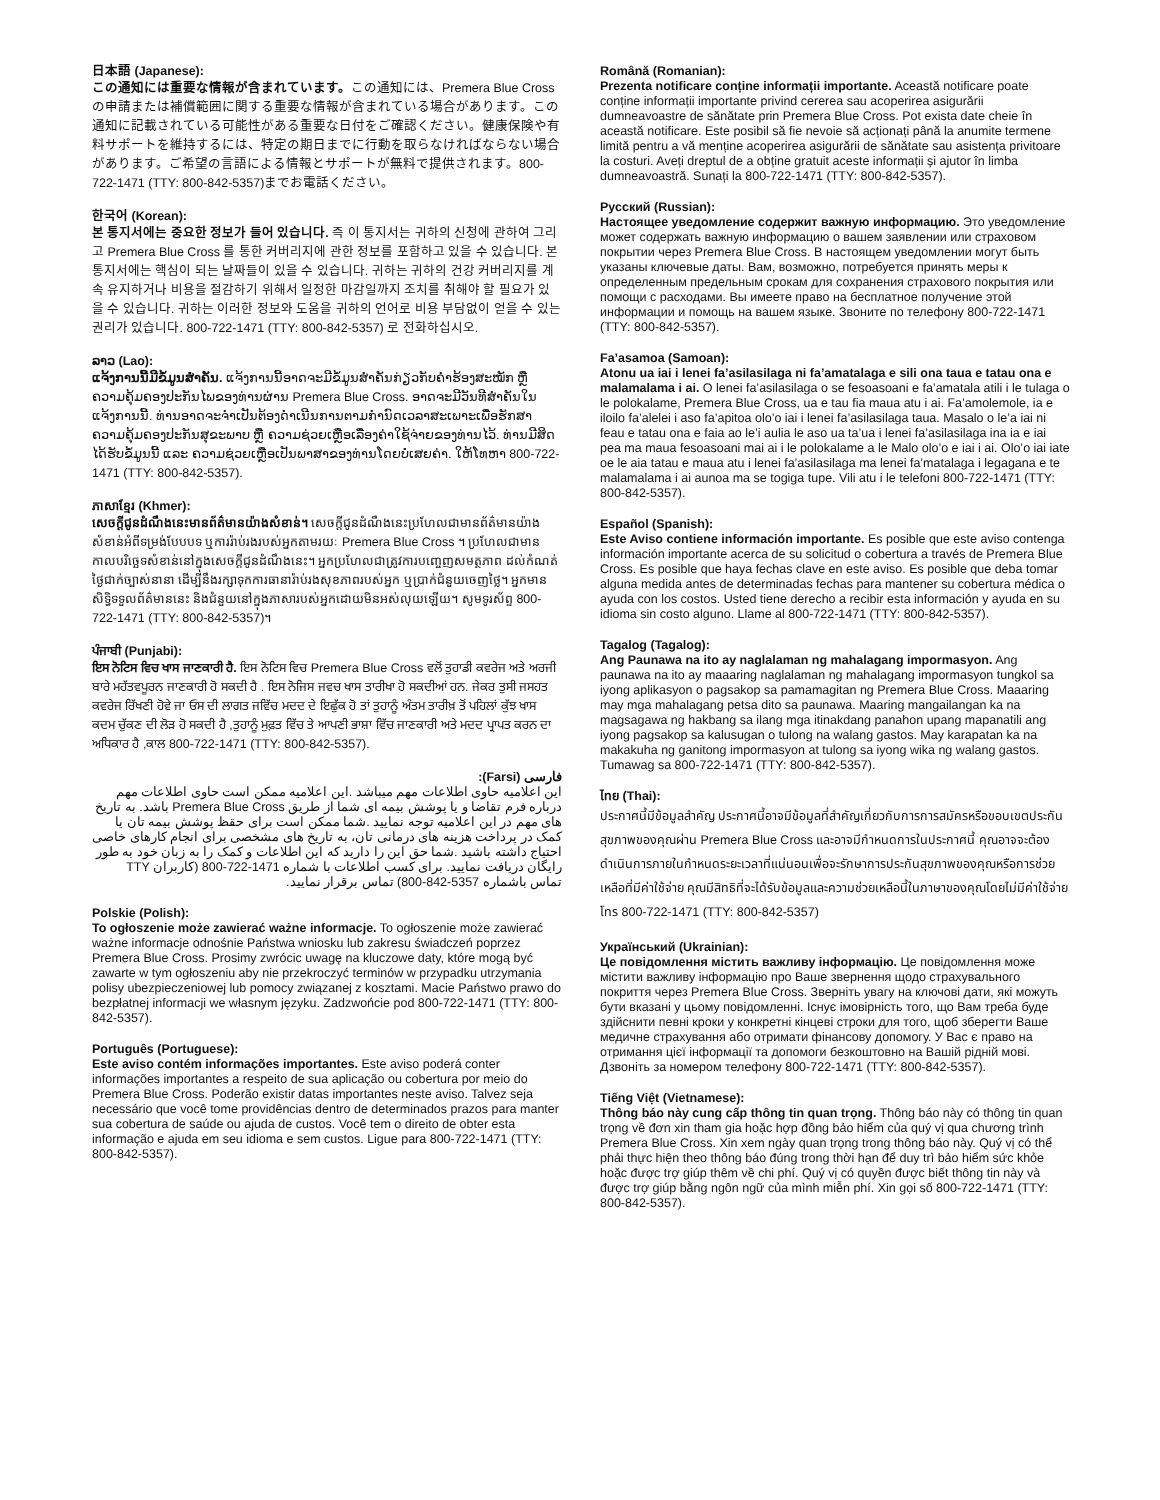日本語 (Japanese):
この通知には重要な情報が含まれています。この通知には、Premera Blue Cross の申請または補償範囲に関する重要な情報が含まれている場合があります。この通知に記載されている可能性がある重要な日付をご確認ください。健康保険や有料サポートを維持するには、特定の期日までに行動を取らなければならない場合があります。ご希望の言語による情報とサポートが無料で提供されます。800-722-1471 (TTY: 800-842-5357)までお電話ください。
한국어 (Korean):
본 통지서에는 중요한 정보가 들어 있습니다. 즉 이 통지서는 귀하의 신청에 관하여 그리고 Premera Blue Cross 를 통한 커버리지에 관한 정보를 포함하고 있을 수 있습니다. 본 통지서에는 핵심이 되는 날짜들이 있을 수 있습니다. 귀하는 귀하의 건강 커버리지를 계속 유지하거나 비용을 절감하기 위해서 일정한 마감일까지 조치를 취해야 할 필요가 있을 수 있습니다. 귀하는 이러한 정보와 도움을 귀하의 언어로 비용 부담없이 얻을 수 있는 권리가 있습니다. 800-722-1471 (TTY: 800-842-5357) 로 전화하십시오.
ລາວ (Lao):
ແຈ້ງການນີ້ມີຂໍ້ມູນສຳຄັນ. ແຈ້ງການນີ້ອາດຈະມີຂໍ້ມູນສຳຄັນກ່ຽວກັບຄຳຮ້ອງສະໝັກ ຫຼື ຄວາມຄຸ້ມຄອງປະກັນໄພຂອງທ່ານຜ່ານ Premera Blue Cross. ອາດຈະມີວັນທີສຳຄັນໃນແຈ້ງການນີ້. ທ່ານອາດຈະຈຳເປັນຕ້ອງດຳເນີນການຕາມກຳນົດເວລາສະເພາະເພື່ອຮັກສາຄວາມຄຸ້ມຄອງປະກັນສຸຂະພາບ ຫຼື ຄວາມຊ່ວຍເຫຼືອເລື່ອງຄ່າໃຊ້ຈ່າຍຂອງທ່ານໄວ້. ທ່ານມີສິດໄດ້ຮັບຂໍ້ມູນນີ້ ແລະ ຄວາມຊ່ວຍເຫຼືອເປັນພາສາຂອງທ່ານໂດຍບໍ່ເສຍຄ່າ. ໃຫ້ໂທຫາ 800-722-1471 (TTY: 800-842-5357).
ភាសាខ្មែរ (Khmer):
សេចក្ដីជូនដំណឹងនេះមានព័ត៌មានយ៉ាងសំខាន់។ សេចក្ដីជូនដំណឹងនេះប្រហែលជាមានព័ត៌មានយ៉ាងសំខាន់អំពីទម្រង់បែបបទ ឬការរ៉ាប់រងរបស់អ្នកតាមរយៈ Premera Blue Cross ។ ប្រហែលជាមាន កាលបរិច្ឆេទសំខាន់នៅក្នុងសេចក្ដីជូនដំណឹងនេះ។ អ្នកប្រហែលជាត្រូវការបញ្ចេញសមត្ថភាព ដល់កំណត់ថ្ងៃជាក់ច្បាស់នានា ដើម្បីនឹងរក្សាទុកការធានារ៉ាប់រងសុខភាពរបស់អ្នក ឬប្រាក់ជំនួយចេញថ្លៃ។ អ្នកមានសិទ្ធិទទួលព័ត៌មាននេះ និងជំនួយនៅក្នុងភាសារបស់អ្នកដោយមិនអស់លុយឡើយ។ សូមទូរស័ព្ទ 800-722-1471 (TTY: 800-842-5357)។
ਪੰਜਾਬੀ (Punjabi):
ਇਸ ਨੋਟਿਸ ਵਿਚ ਖਾਸ ਜਾਣਕਾਰੀ ਹੈ. ਇਸ ਨੋਟਿਸ ਵਿਚ Premera Blue Cross ਵਲੋਂ ਤੁਹਾਡੀ ਕਵਰੇਜ ਅਤੇ ਅਰਜੀ ਬਾਰੇ ਮਹੱਤਵਪੂਰਨ ਜਾਣਕਾਰੀ ਹੋ ਸਕਦੀ ਹੈ . ਇਸ ਨੋਜਿਸ ਜਵਚ ਖਾਸ ਤਾਰੀਖਾ ਹੋ ਸਕਦੀਆਂ ਹਨ. ਜੇਕਰ ਤੁਸੀ ਜਸਹਤ ਕਵਰੇਜ ਰਿੱਖਣੀ ਹੋਵੇ ਜਾ ਓਸ ਦੀ ਲਾਗਤ ਜਵਿੱਚ ਮਦਦ ਦੇ ਇਛੁੱਕ ਹੋ ਤਾਂ ਤੁਹਾਨੂੰ ਅੰਤਮ ਤਾਰੀਖ਼ ਤੋਂ ਪਹਿਲਾਂ ਕੁੱਝ ਖਾਸ ਕਦਮ ਚੁੱਕਣ ਦੀ ਲੋੜ ਹੋ ਸਕਦੀ ਹੈ ,ਤੁਹਾਨੂੰ ਮੁਫ਼ਤ ਵਿੱਚ ਤੇ ਆਪਣੀ ਭਾਸ਼ਾ ਵਿੱਚ ਜਾਣਕਾਰੀ ਅਤੇ ਮਦਦ ਪ੍ਰਾਪਤ ਕਰਨ ਦਾ ਅਧਿਕਾਰ ਹੈ ,ਕਾਲ 800-722-1471 (TTY: 800-842-5357).
فارسی (Farsi):
این اعلامیه حاوی اطلاعات مهم میباشد .این اعلامیه ممکن است حاوی اطلاعات مهم درباره فرم تقاضا و یا پوشش بیمه ای شما از طریق Premera Blue Cross باشد. به تاریخ های مهم در این اعلامیه توجه نمایید .شما ممکن است برای حقظ پوشش بیمه تان یا کمک در پرداخت هزینه های درمانی تان، به تاریخ های مشخصی برای انجام کارهای خاصی احتیاج داشته باشید .شما حق این را دارید که این اطلاعات و کمک را به زبان خود به طور رایگان دریافت نمایید. برای کسب اطلاعات با شماره 1471-722-800 (کاربران TTY تماس باشماره 5357-842-800) تماس برقرار نمایید.
Polskie (Polish):
To ogłoszenie może zawierać ważne informacje. To ogłoszenie może zawierać ważne informacje odnośnie Państwa wniosku lub zakresu świadczeń poprzez Premera Blue Cross. Prosimy zwrócic uwagę na kluczowe daty, które mogą być zawarte w tym ogłoszeniu aby nie przekroczyć terminów w przypadku utrzymania polisy ubezpieczeniowej lub pomocy związanej z kosztami. Macie Państwo prawo do bezpłatnej informacji we własnym języku. Zadzwońcie pod 800-722-1471 (TTY: 800-842-5357).
Português (Portuguese):
Este aviso contém informações importantes. Este aviso poderá conter informações importantes a respeito de sua aplicação ou cobertura por meio do Premera Blue Cross. Poderão existir datas importantes neste aviso. Talvez seja necessário que você tome providências dentro de determinados prazos para manter sua cobertura de saúde ou ajuda de custos. Você tem o direito de obter esta informação e ajuda em seu idioma e sem custos. Ligue para 800-722-1471 (TTY: 800-842-5357).
Română (Romanian):
Prezenta notificare conține informații importante. Această notificare poate conține informații importante privind cererea sau acoperirea asigurării dumneavoastre de sănătate prin Premera Blue Cross. Pot exista date cheie în această notificare. Este posibil să fie nevoie să acționați până la anumite termene limită pentru a vă menține acoperirea asigurării de sănătate sau asistența privitoare la costuri. Aveți dreptul de a obține gratuit aceste informații și ajutor în limba dumneavoastră. Sunați la 800-722-1471 (TTY: 800-842-5357).
Русский (Russian):
Настоящее уведомление содержит важную информацию. Это уведомление может содержать важную информацию о вашем заявлении или страховом покрытии через Premera Blue Cross. В настоящем уведомлении могут быть указаны ключевые даты. Вам, возможно, потребуется принять меры к определенным предельным срокам для сохранения страхового покрытия или помощи с расходами. Вы имеете право на бесплатное получение этой информации и помощь на вашем языке. Звоните по телефону 800-722-1471 (TTY: 800-842-5357).
Fa’asamoa (Samoan):
Atonu ua iai i lenei fa’asilasilaga ni fa’amatalaga e sili ona taua e tatau ona e malamalama i ai. O lenei fa’asilasilaga o se fesoasoani e fa’amatala atili i le tulaga o le polokalame, Premera Blue Cross, ua e tau fia maua atu i ai. Fa’amolemole, ia e iloilo fa’alelei i aso fa’apitoa olo’o iai i lenei fa’asilasilaga taua. Masalo o le’a iai ni feau e tatau ona e faia ao le’i aulia le aso ua ta’ua i lenei fa’asilasilaga ina ia e iai pea ma maua fesoasoani mai ai i le polokalame a le Malo olo’o e iai i ai. Olo’o iai iate oe le aia tatau e maua atu i lenei fa’asilasilaga ma lenei fa’matalaga i legagana e te malamalama i ai aunoa ma se togiga tupe. Vili atu i le telefoni 800-722-1471 (TTY: 800-842-5357).
Español (Spanish):
Este Aviso contiene información importante. Es posible que este aviso contenga información importante acerca de su solicitud o cobertura a través de Premera Blue Cross. Es posible que haya fechas clave en este aviso. Es posible que deba tomar alguna medida antes de determinadas fechas para mantener su cobertura médica o ayuda con los costos. Usted tiene derecho a recibir esta información y ayuda en su idioma sin costo alguno. Llame al 800-722-1471 (TTY: 800-842-5357).
Tagalog (Tagalog):
Ang Paunawa na ito ay naglalaman ng mahalagang impormasyon. Ang paunawa na ito ay maaaring naglalaman ng mahalagang impormasyon tungkol sa iyong aplikasyon o pagsakop sa pamamagitan ng Premera Blue Cross. Maaaring may mga mahalagang petsa dito sa paunawa. Maaring mangailangan ka na magsagawa ng hakbang sa ilang mga itinakdang panahon upang mapanatili ang iyong pagsakop sa kalusugan o tulong na walang gastos. May karapatan ka na makakuha ng ganitong impormasyon at tulong sa iyong wika ng walang gastos. Tumawag sa 800-722-1471 (TTY: 800-842-5357).
ไทย (Thai):
ประกาศนี้มีข้อมูลสำคัญ ประกาศนี้อาจมีข้อมูลที่สำคัญเกี่ยวกับการการสมัครหรือขอบเขตประกันสุขภาพของคุณผ่าน Premera Blue Cross และอาจมีกำหนดการในประกาศนี้ คุณอาจจะต้องดำเนินการภายในกำหนดระยะเวลาที่แน่นอนเพื่อจะรักษาการประกันสุขภาพของคุณหรือการช่วยเหลือที่มีค่าใช้จ่าย คุณมีสิทธิที่จะได้รับข้อมูลและความช่วยเหลือนี้ในภาษาของคุณโดยไม่มีค่าใช้จ่าย โทร 800-722-1471 (TTY: 800-842-5357)
Український (Ukrainian):
Це повідомлення містить важливу інформацію. Це повідомлення може містити важливу інформацію про Ваше звернення щодо страхувального покриття через Premera Blue Cross. Зверніть увагу на ключові дати, які можуть бути вказані у цьому повідомленні. Існує імовірність того, що Вам треба буде здійснити певні кроки у конкретні кінцеві строки для того, щоб зберегти Ваше медичне страхування або отримати фінансову допомогу. У Вас є право на отримання цієї інформації та допомоги безкоштовно на Вашій рідній мові. Дзвоніть за номером телефону 800-722-1471 (TTY: 800-842-5357).
Tiếng Việt (Vietnamese):
Thông báo này cung cấp thông tin quan trọng. Thông báo này có thông tin quan trọng về đơn xin tham gia hoặc hợp đồng bảo hiểm của quý vị qua chương trình Premera Blue Cross. Xin xem ngày quan trọng trong thông báo này. Quý vị có thể phải thực hiện theo thông báo đúng trong thời hạn để duy trì bảo hiểm sức khỏe hoặc được trợ giúp thêm về chi phí. Quý vị có quyền được biết thông tin này và được trợ giúp bằng ngôn ngữ của mình miễn phí. Xin gọi số 800-722-1471 (TTY: 800-842-5357).